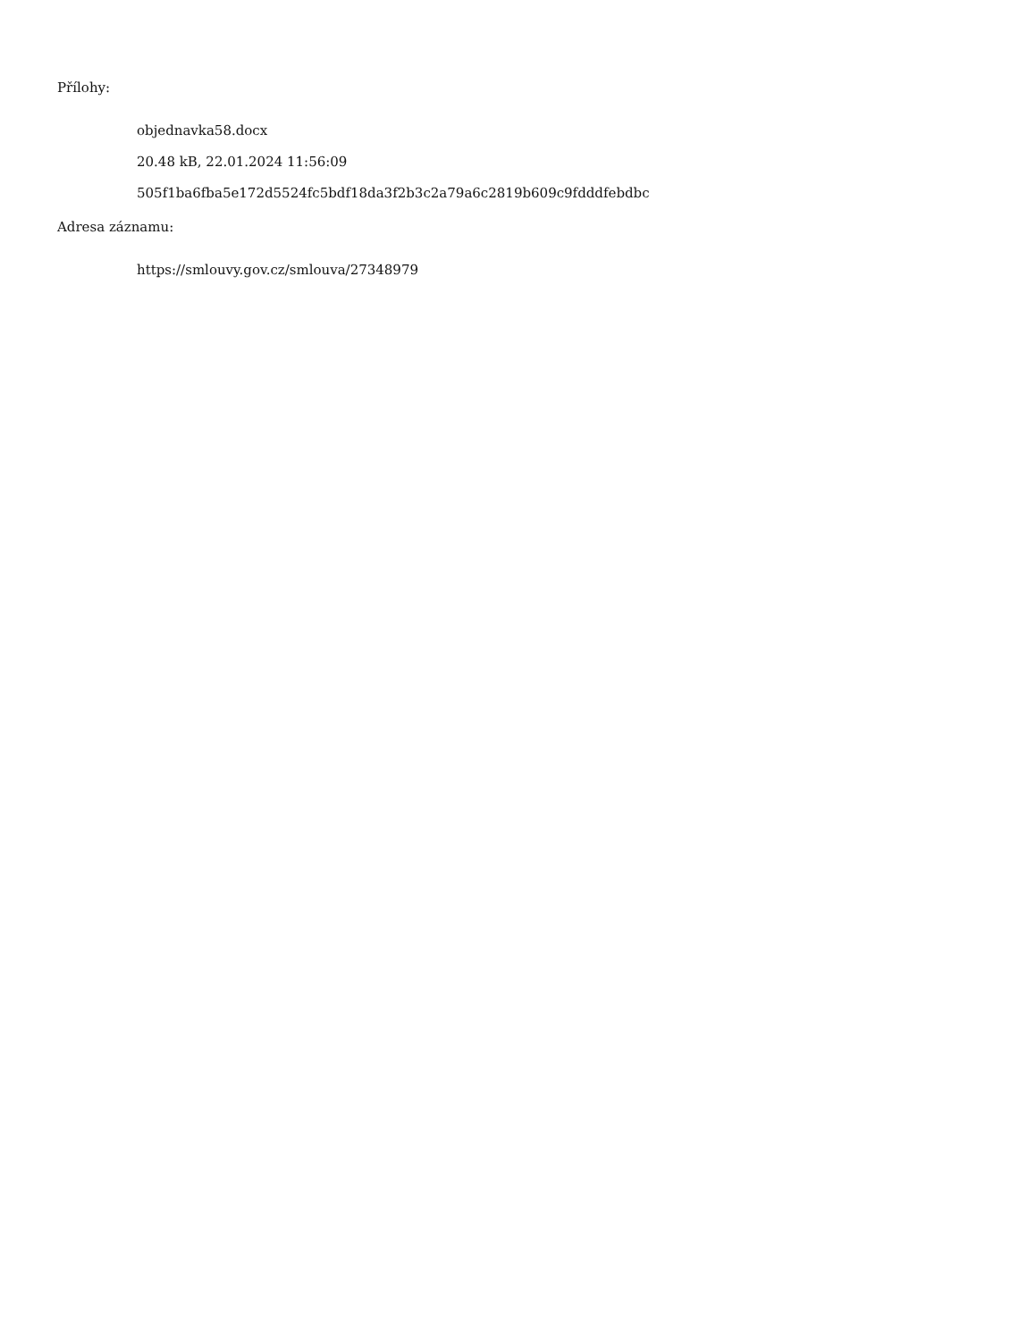Přílohy:
objednavka58.docx
20.48 kB, 22.01.2024 11:56:09
505f1ba6fba5e172d5524fc5bdf18da3f2b3c2a79a6c2819b609c9fdddfebdbc
Adresa záznamu:
https://smlouvy.gov.cz/smlouva/27348979